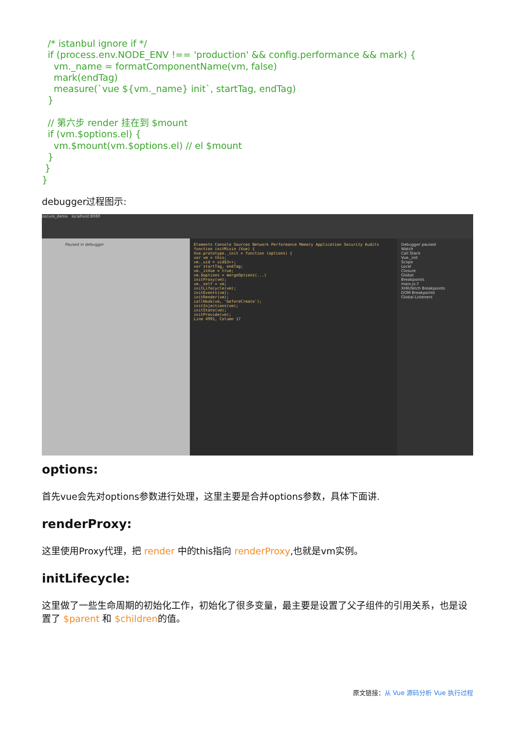/* istanbul ignore if */
  if (process.env.NODE_ENV !== 'production' && config.performance && mark) {
    vm._name = formatComponentName(vm, false)
    mark(endTag)
    measure(`vue ${vm._name} init`, startTag, endTag)
  }

  // 第六步 render 挂在到 $mount
  if (vm.$options.el) {
    vm.$mount(vm.$options.el) // el $mount
  }
 }
}
debugger过程图示:
socure_demo localhost:8080
Paused in debugger
Elements Console Sources Network Performance Memory Application Security Audits
function initMixin (Vue) {
Vue.prototype._init = function (options) {
var vm = this;
vm._uid = uid$3++;
var startTag, endTag;
vm._isVue = true;
vm.$options = mergeOptions(...)
initProxy(vm);
vm._self = vm;
initLifecycle(vm);
initEvents(vm);
initRender(vm);
callHook(vm, 'beforeCreate');
initInjections(vm);
initState(vm);
initProvide(vm);
Line 4991, Column 17
Debugger paused
Watch
Call Stack
Vue._init
Scope
Local
Closure
Global
Breakpoints
main.js:7
XHR/fetch Breakpoints
DOM Breakpoints
Global Listeners
options:
首先vue会先对options参数进行处理，这里主要是合并options参数，具体下面讲.
renderProxy:
这里使用Proxy代理，把 render 中的this指向 renderProxy,也就是vm实例。
initLifecycle:
这里做了一些生命周期的初始化工作，初始化了很多变量，最主要是设置了父子组件的引用关系，也是设置了 $parent 和 $children的值。
原文链接：从 Vue 源码分析 Vue 执行过程